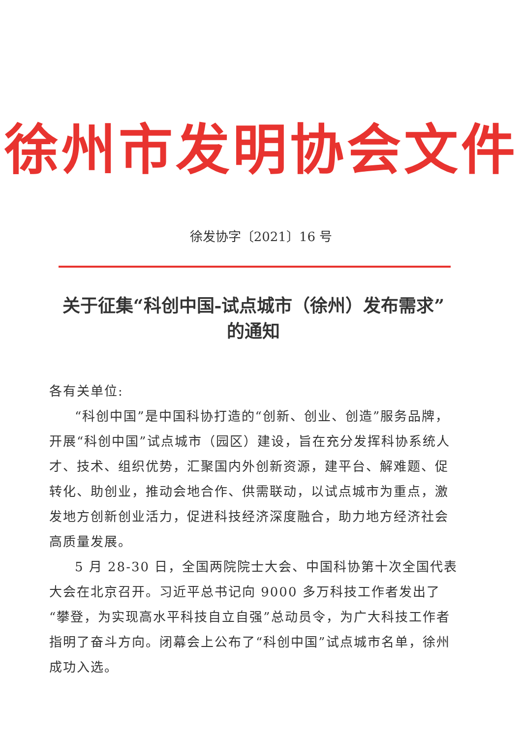徐州市发明协会文件
徐发协字〔2021〕16 号
关于征集“科创中国-试点城市（徐州）发布需求”
的通知
各有关单位:
“科创中国”是中国科协打造的“创新、创业、创造”服务品牌，开展“科创中国”试点城市（园区）建设，旨在充分发挥科协系统人才、技术、组织优势，汇聚国内外创新资源，建平台、解难题、促转化、助创业，推动会地合作、供需联动，以试点城市为重点，激发地方创新创业活力，促进科技经济深度融合，助力地方经济社会高质量发展。
5 月 28-30 日，全国两院院士大会、中国科协第十次全国代表大会在北京召开。习近平总书记向 9000 多万科技工作者发出了“攀登，为实现高水平科技自立自强”总动员令，为广大科技工作者指明了奋斗方向。闭幕会上公布了“科创中国”试点城市名单，徐州成功入选。